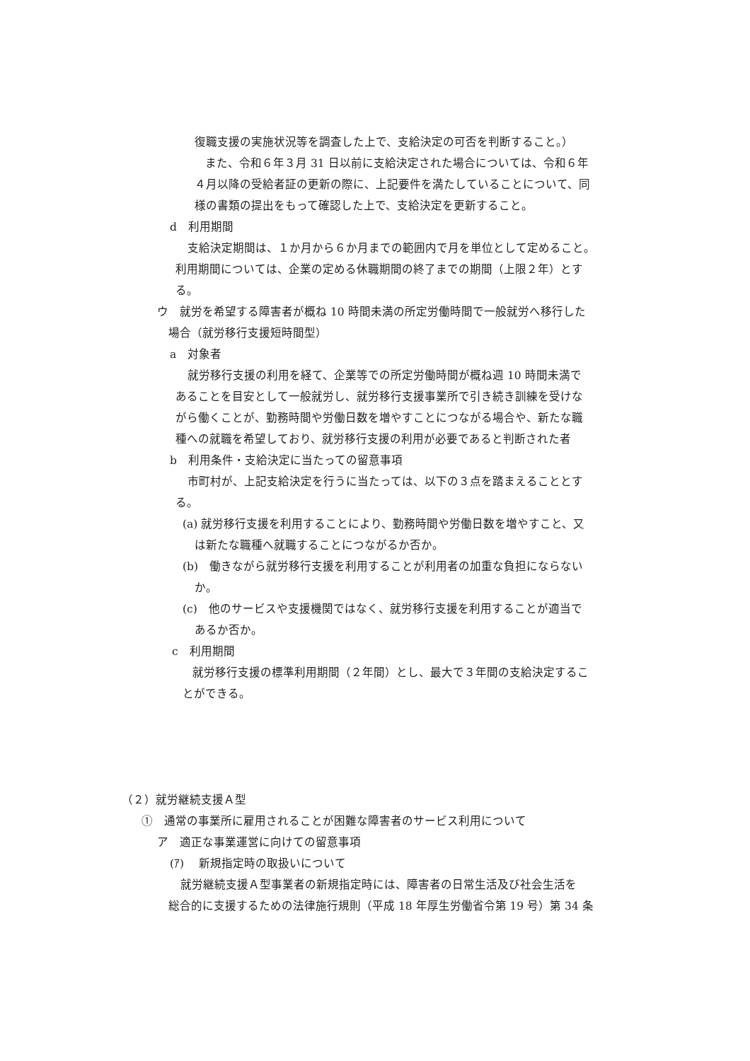復職支援の実施状況等を調査した上で、支給決定の可否を判断すること。）
また、令和６年３月 31 日以前に支給決定された場合については、令和６年
４月以降の受給者証の更新の際に、上記要件を満たしていることについて、同
様の書類の提出をもって確認した上で、支給決定を更新すること。
d　利用期間
支給決定期間は、１か月から６か月までの範囲内で月を単位として定めること。
利用期間については、企業の定める休職期間の終了までの期間（上限２年）とす
る。
ウ　就労を希望する障害者が概ね 10 時間未満の所定労働時間で一般就労へ移行した
場合（就労移行支援短時間型）
a　対象者
就労移行支援の利用を経て、企業等での所定労働時間が概ね週 10 時間未満で
あることを目安として一般就労し、就労移行支援事業所で引き続き訓練を受けな
がら働くことが、勤務時間や労働日数を増やすことにつながる場合や、新たな職
種への就職を希望しており、就労移行支援の利用が必要であると判断された者
b　利用条件・支給決定に当たっての留意事項
市町村が、上記支給決定を行うに当たっては、以下の３点を踏まえることとす
る。
(a) 就労移行支援を利用することにより、勤務時間や労働日数を増やすこと、又
は新たな職種へ就職することにつながるか否か。
(b)　働きながら就労移行支援を利用することが利用者の加重な負担にならない
か。
(c)　他のサービスや支援機関ではなく、就労移行支援を利用することが適当で
あるか否か。
c　利用期間
就労移行支援の標準利用期間（２年間）とし、最大で３年間の支給決定するこ
とができる。
（２）就労継続支援Ａ型
①　通常の事業所に雇用されることが困難な障害者のサービス利用について
ア　適正な事業運営に向けての留意事項
(ｱ)　 新規指定時の取扱いについて
就労継続支援Ａ型事業者の新規指定時には、障害者の日常生活及び社会生活を
総合的に支援するための法律施行規則（平成 18 年厚生労働省令第 19 号）第 34 条